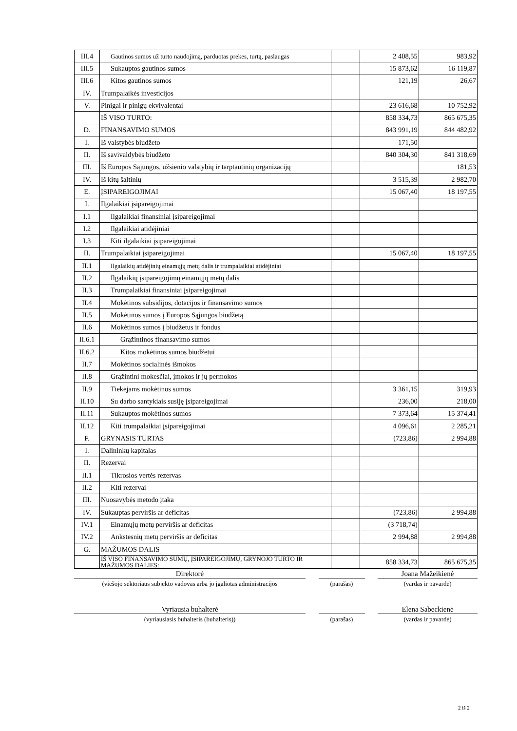| III.4 | Gautinos sumos už turto naudojimą, parduotas prekes, turtą, paslaugas | | 2 408,55 | 983,92 |
| III.5 | Sukauptos gautinos sumos | | 15 873,62 | 16 119,87 |
| III.6 | Kitos gautinos sumos | | 121,19 | 26,67 |
| IV. | Trumpalaikės investicijos | | | |
| V. | Pinigai ir pinigų ekvivalentai | | 23 616,68 | 10 752,92 |
| | IŠ VISO TURTO: | | 858 334,73 | 865 675,35 |
| D. | FINANSAVIMO SUMOS | | 843 991,19 | 844 482,92 |
| I. | Iš valstybės biudžeto | | 171,50 | |
| II. | Iš savivaldybės biudžeto | | 840 304,30 | 841 318,69 |
| III. | Iš Europos Sąjungos, užsienio valstybių ir tarptautinių organizacijų | | | 181,53 |
| IV. | Iš kitų šaltinių | | 3 515,39 | 2 982,70 |
| E. | ĮSIPAREIGOJIMAI | | 15 067,40 | 18 197,55 |
| I. | Ilgalaikiai įsipareigojimai | | | |
| I.1 | Ilgalaikiai finansiniai įsipareigojimai | | | |
| I.2 | Ilgalaikiai atidėjiniai | | | |
| I.3 | Kiti ilgalaikiai įsipareigojimai | | | |
| II. | Trumpalaikiai įsipareigojimai | | 15 067,40 | 18 197,55 |
| II.1 | Ilgalaikių atidėjinių einamųjų metų dalis ir trumpalaikiai atidėjiniai | | | |
| II.2 | Ilgalaikių įsipareigojimų einamųjų metų dalis | | | |
| II.3 | Trumpalaikiai finansiniai įsipareigojimai | | | |
| II.4 | Mokėtinos subsidijos, dotacijos ir finansavimo sumos | | | |
| II.5 | Mokėtinos sumos į Europos Sąjungos biudžetą | | | |
| II.6 | Mokėtinos sumos į biudžetus ir fondus | | | |
| II.6.1 | Grąžintinos finansavimo sumos | | | |
| II.6.2 | Kitos mokėtinos sumos biudžetui | | | |
| II.7 | Mokėtinos socialinės išmokos | | | |
| II.8 | Grąžintini mokesčiai, įmokos ir jų permokos | | | |
| II.9 | Tiekėjams mokėtinos sumos | | 3 361,15 | 319,93 |
| II.10 | Su darbo santykiais susiję įsipareigojimai | | 236,00 | 218,00 |
| II.11 | Sukauptos mokėtinos sumos | | 7 373,64 | 15 374,41 |
| II.12 | Kiti trumpalaikiai įsipareigojimai | | 4 096,61 | 2 285,21 |
| F. | GRYNASIS TURTAS | | (723,86) | 2 994,88 |
| I. | Dalininkų kapitalas | | | |
| II. | Rezervai | | | |
| II.1 | Tikrosios vertės rezervas | | | |
| II.2 | Kiti rezervai | | | |
| III. | Nuosavybės metodo įtaka | | | |
| IV. | Sukauptas perviršis ar deficitas | | (723,86) | 2 994,88 |
| IV.1 | Einamųjų metų perviršis ar deficitas | | (3 718,74) | |
| IV.2 | Ankstesnių metų perviršis ar deficitas | | 2 994,88 | 2 994,88 |
| G. | MAŽUMOS DALIS | | | |
| | IŠ VISO FINANSAVIMO SUMŲ, ĮSIPAREIGOJIMŲ, GRYNOJO TURTO IR MAŽUMOS DALIES: | | 858 334,73 | 865 675,35 |
Direktorė Joana Mažeikienė
(viešojo sektoriaus subjekto vadovas arba jo įgaliotas administracijos
(parašas) (vardas ir pavardė)
Vyriausia buhalterė Elena Sabeckienė
(vyriausiasis buhalteris (buhalteris)) (parašas) (vardas ir pavardė)
2 iš 2